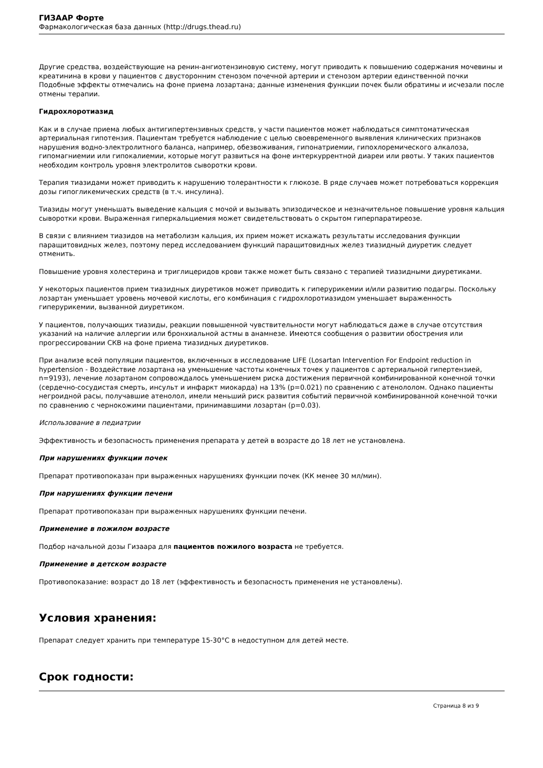ГИЗААР Форте
Фармакологическая база данных (http://drugs.thead.ru)
Другие средства, воздействующие на ренин-ангиотензиновую систему, могут приводить к повышению содержания мочевины и креатинина в крови у пациентов с двусторонним стенозом почечной артерии и стенозом артерии единственной почки Подобные эффекты отмечались на фоне приема лозартана; данные изменения функции почек были обратимы и исчезали после отмены терапии.
Гидрохлоротиазид
Как и в случае приема любых антигипертензивных средств, у части пациентов может наблюдаться симптоматическая артериальная гипотензия. Пациентам требуется наблюдение с целью своевременного выявления клинических признаков нарушения водно-электролитного баланса, например, обезвоживания, гипонатриемии, гипохлоремического алкалоза, гипомагниемии или гипокалиемии, которые могут развиться на фоне интеркуррентной диареи или рвоты. У таких пациентов необходим контроль уровня электролитов сыворотки крови.
Терапия тиазидами может приводить к нарушению толерантности к глюкозе. В ряде случаев может потребоваться коррекция дозы гипогликемических средств (в т.ч. инсулина).
Тиазиды могут уменьшать выведение кальция с мочой и вызывать эпизодическое и незначительное повышение уровня кальция сыворотки крови. Выраженная гиперкальциемия может свидетельствовать о скрытом гиперпаратиреозе.
В связи с влиянием тиазидов на метаболизм кальция, их прием может искажать результаты исследования функции паращитовидных желез, поэтому перед исследованием функций паращитовидных желез тиазидный диуретик следует отменить.
Повышение уровня холестерина и триглицеридов крови также может быть связано с терапией тиазидными диуретиками.
У некоторых пациентов прием тиазидных диуретиков может приводить к гиперурикемии и/или развитию подагры. Поскольку лозартан уменьшает уровень мочевой кислоты, его комбинация с гидрохлоротиазидом уменьшает выраженность гиперурикемии, вызванной диуретиком.
У пациентов, получающих тиазиды, реакции повышенной чувствительности могут наблюдаться даже в случае отсутствия указаний на наличие аллергии или бронхиальной астмы в анамнезе. Имеются сообщения о развитии обострения или прогрессировании СКВ на фоне приема тиазидных диуретиков.
При анализе всей популяции пациентов, включенных в исследование LIFE (Losartan Intervention For Endpoint reduction in hypertension - Воздействие лозартана на уменьшение частоты конечных точек у пациентов с артериальной гипертензией, n=9193), лечение лозартаном сопровождалось уменьшением риска достижения первичной комбинированной конечной точки (сердечно-сосудистая смерть, инсульт и инфаркт миокарда) на 13% (p=0.021) по сравнению с атенололом. Однако пациенты негроидной расы, получавшие атенолол, имели меньший риск развития событий первичной комбинированной конечной точки по сравнению с чернокожими пациентами, принимавшими лозартан (p=0.03).
Использование в педиатрии
Эффективность и безопасность применения препарата у детей в возрасте до 18 лет не установлена.
При нарушениях функции почек
Препарат противопоказан при выраженных нарушениях функции почек (КК менее 30 мл/мин).
При нарушениях функции печени
Препарат противопоказан при выраженных нарушениях функции печени.
Применение в пожилом возрасте
Подбор начальной дозы Гизаара для пациентов пожилого возраста не требуется.
Применение в детском возрасте
Противопоказание: возраст до 18 лет (эффективность и безопасность применения не установлены).
Условия хранения:
Препарат следует хранить при температуре 15-30°C в недоступном для детей месте.
Срок годности:
Страница 8 из 9